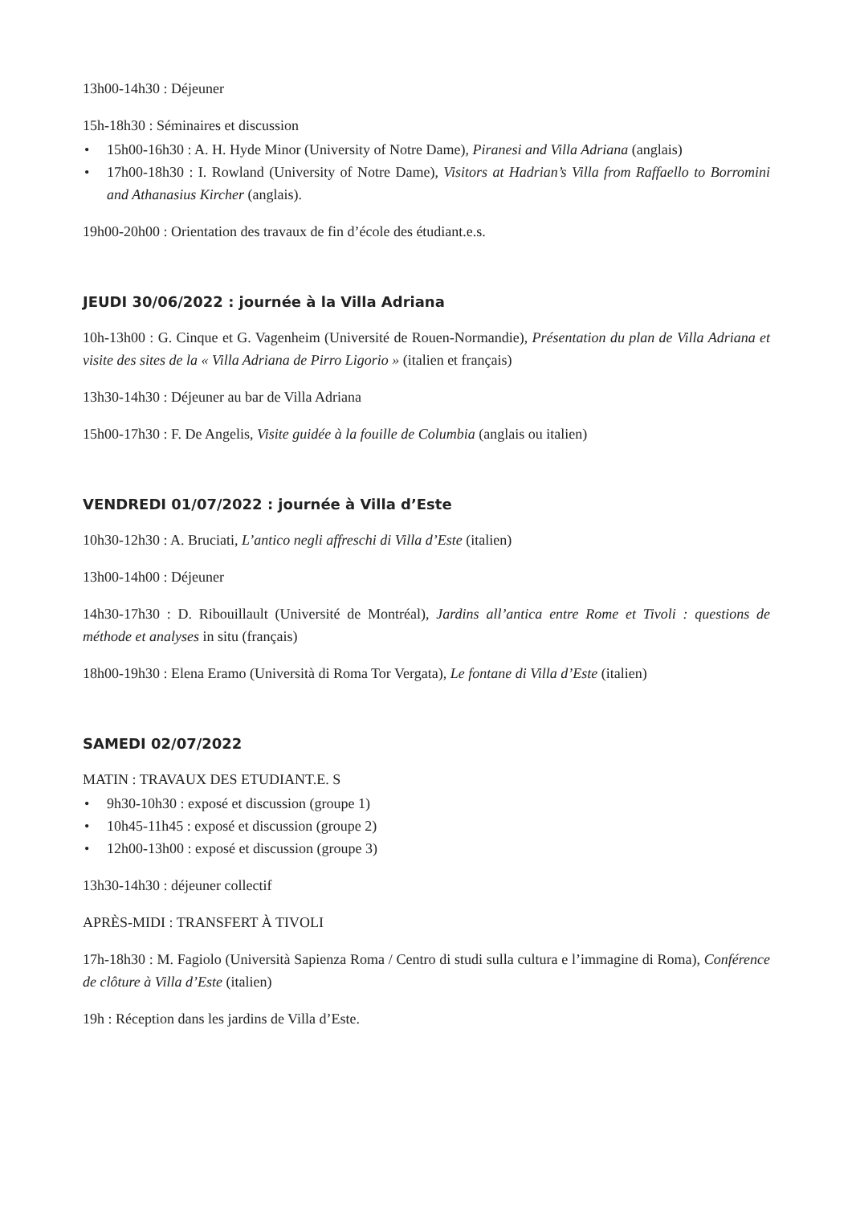13h00-14h30 : Déjeuner
15h-18h30 : Séminaires et discussion
• 15h00-16h30 : A. H. Hyde Minor (University of Notre Dame), Piranesi and Villa Adriana (anglais)
• 17h00-18h30 : I. Rowland (University of Notre Dame), Visitors at Hadrian’s Villa from Raffaello to Borromini and Athanasius Kircher (anglais).
19h00-20h00 : Orientation des travaux de fin d’école des étudiant.e.s.
JEUDI 30/06/2022 : journée à la Villa Adriana
10h-13h00 : G. Cinque et G. Vagenheim (Université de Rouen-Normandie), Présentation du plan de Villa Adriana et visite des sites de la « Villa Adriana de Pirro Ligorio » (italien et français)
13h30-14h30 : Déjeuner au bar de Villa Adriana
15h00-17h30 : F. De Angelis, Visite guidée à la fouille de Columbia (anglais ou italien)
VENDREDI 01/07/2022 : journée à Villa d’Este
10h30-12h30 : A. Bruciati, L’antico negli affreschi di Villa d’Este (italien)
13h00-14h00 : Déjeuner
14h30-17h30 : D. Ribouillault (Université de Montréal), Jardins all’antica entre Rome et Tivoli : questions de méthode et analyses in situ (français)
18h00-19h30 : Elena Eramo (Università di Roma Tor Vergata), Le fontane di Villa d’Este (italien)
SAMEDI 02/07/2022
MATIN : TRAVAUX DES ETUDIANT.E. S
• 9h30-10h30 : exposé et discussion (groupe 1)
• 10h45-11h45 : exposé et discussion (groupe 2)
• 12h00-13h00 : exposé et discussion (groupe 3)
13h30-14h30 : déjeuner collectif
APRÈS-MIDI : TRANSFERT À TIVOLI
17h-18h30 : M. Fagiolo (Università Sapienza Roma / Centro di studi sulla cultura e l’immagine di Roma), Conférence de clôture à Villa d’Este (italien)
19h : Réception dans les jardins de Villa d’Este.